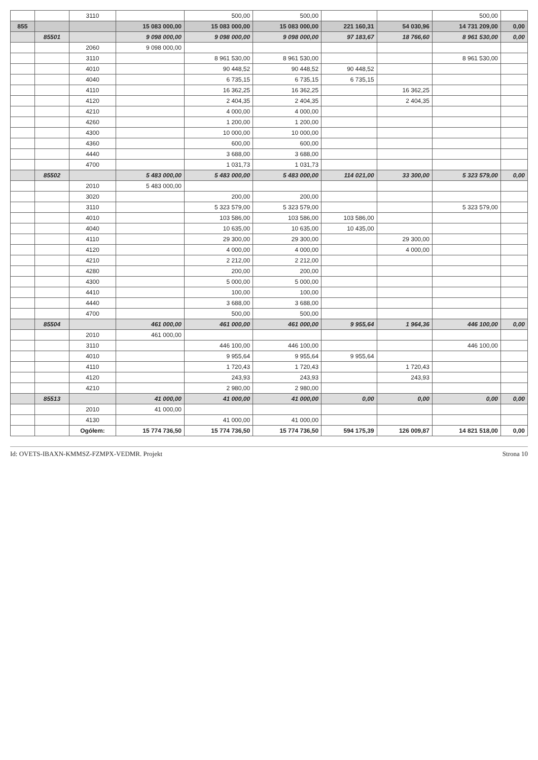| | | 3110 | | 500,00 | 500,00 | | | 500,00 | |
| 855 | | | 15 083 000,00 | 15 083 000,00 | 15 083 000,00 | 221 160,31 | 54 030,96 | 14 731 209,00 | 0,00 |
| | 85501 | | 9 098 000,00 | 9 098 000,00 | 9 098 000,00 | 97 183,67 | 18 766,60 | 8 961 530,00 | 0,00 |
| | | 2060 | 9 098 000,00 | | | | | | |
| | | 3110 | | 8 961 530,00 | 8 961 530,00 | | | 8 961 530,00 | |
| | | 4010 | | 90 448,52 | 90 448,52 | 90 448,52 | | | |
| | | 4040 | | 6 735,15 | 6 735,15 | 6 735,15 | | | |
| | | 4110 | | 16 362,25 | 16 362,25 | | 16 362,25 | | |
| | | 4120 | | 2 404,35 | 2 404,35 | | 2 404,35 | | |
| | | 4210 | | 4 000,00 | 4 000,00 | | | | |
| | | 4260 | | 1 200,00 | 1 200,00 | | | | |
| | | 4300 | | 10 000,00 | 10 000,00 | | | | |
| | | 4360 | | 600,00 | 600,00 | | | | |
| | | 4440 | | 3 688,00 | 3 688,00 | | | | |
| | | 4700 | | 1 031,73 | 1 031,73 | | | | |
| | 85502 | | 5 483 000,00 | 5 483 000,00 | 5 483 000,00 | 114 021,00 | 33 300,00 | 5 323 579,00 | 0,00 |
| | | 2010 | 5 483 000,00 | | | | | | |
| | | 3020 | | 200,00 | 200,00 | | | | |
| | | 3110 | | 5 323 579,00 | 5 323 579,00 | | | 5 323 579,00 | |
| | | 4010 | | 103 586,00 | 103 586,00 | 103 586,00 | | | |
| | | 4040 | | 10 635,00 | 10 635,00 | 10 435,00 | | | |
| | | 4110 | | 29 300,00 | 29 300,00 | | 29 300,00 | | |
| | | 4120 | | 4 000,00 | 4 000,00 | | 4 000,00 | | |
| | | 4210 | | 2 212,00 | 2 212,00 | | | | |
| | | 4280 | | 200,00 | 200,00 | | | | |
| | | 4300 | | 5 000,00 | 5 000,00 | | | | |
| | | 4410 | | 100,00 | 100,00 | | | | |
| | | 4440 | | 3 688,00 | 3 688,00 | | | | |
| | | 4700 | | 500,00 | 500,00 | | | | |
| | 85504 | | 461 000,00 | 461 000,00 | 461 000,00 | 9 955,64 | 1 964,36 | 446 100,00 | 0,00 |
| | | 2010 | 461 000,00 | | | | | | |
| | | 3110 | | 446 100,00 | 446 100,00 | | | 446 100,00 | |
| | | 4010 | | 9 955,64 | 9 955,64 | 9 955,64 | | | |
| | | 4110 | | 1 720,43 | 1 720,43 | | 1 720,43 | | |
| | | 4120 | | 243,93 | 243,93 | | 243,93 | | |
| | | 4210 | | 2 980,00 | 2 980,00 | | | | |
| | 85513 | | 41 000,00 | 41 000,00 | 41 000,00 | 0,00 | 0,00 | 0,00 | 0,00 |
| | | 2010 | 41 000,00 | | | | | | |
| | | 4130 | | 41 000,00 | 41 000,00 | | | | |
| | | Ogółem: | 15 774 736,50 | 15 774 736,50 | 15 774 736,50 | 594 175,39 | 126 009,87 | 14 821 518,00 | 0,00 |
Id: OVETS-IBAXN-KMMSZ-FZMPX-VEDMR. Projekt Strona 10